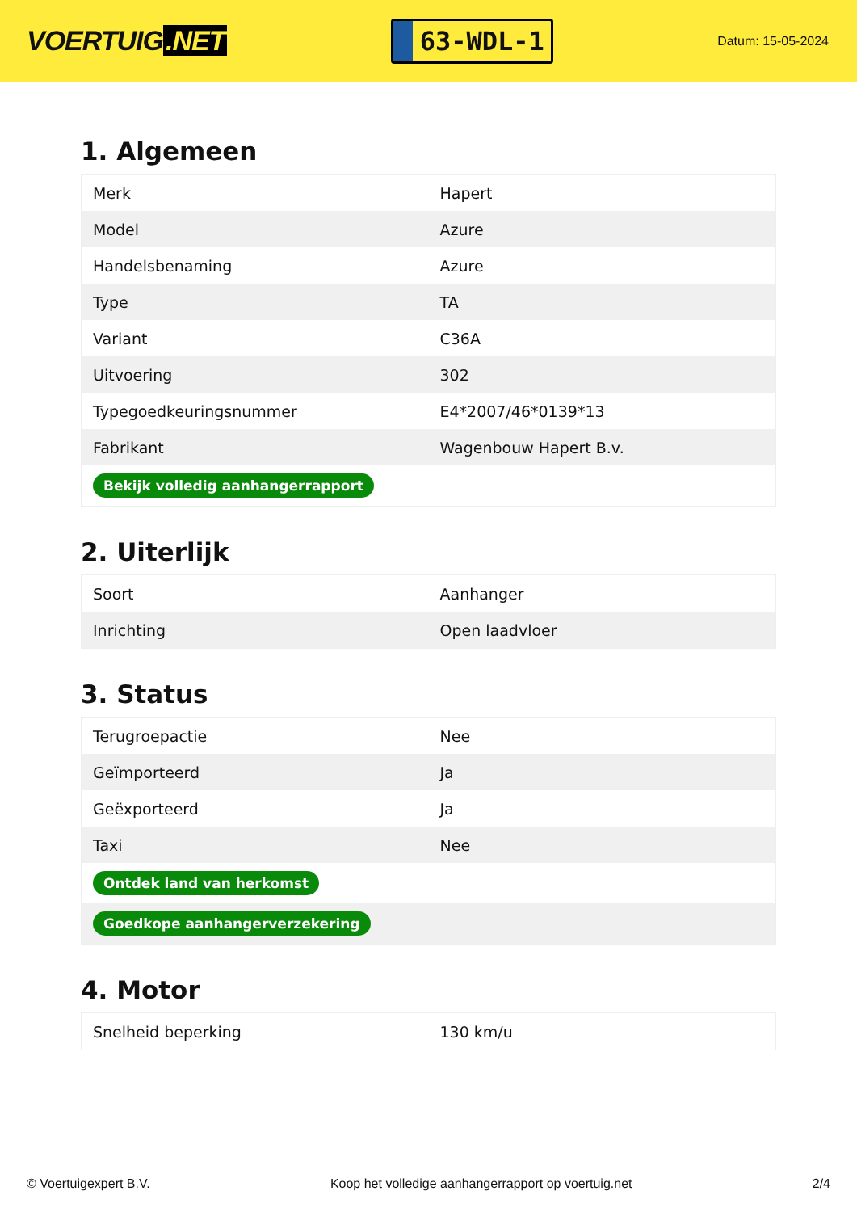VOERTUIG.NET
63-WDL-1
Datum: 15-05-2024
1. Algemeen
| Merk | Hapert |
| Model | Azure |
| Handelsbenaming | Azure |
| Type | TA |
| Variant | C36A |
| Uitvoering | 302 |
| Typegoedkeuringsnummer | E4*2007/46*0139*13 |
| Fabrikant | Wagenbouw Hapert B.v. |
| Bekijk volledig aanhangerrapport | |
2. Uiterlijk
| Soort | Aanhanger |
| Inrichting | Open laadvloer |
3. Status
| Terugroepactie | Nee |
| Geïmporteerd | Ja |
| Geëxporteerd | Ja |
| Taxi | Nee |
| Ontdek land van herkomst | |
| Goedkope aanhangerverzekering | |
4. Motor
| Snelheid beperking | 130 km/u |
© Voertuigexpert B.V. Koop het volledige aanhangerrapport op voertuig.net 2/4